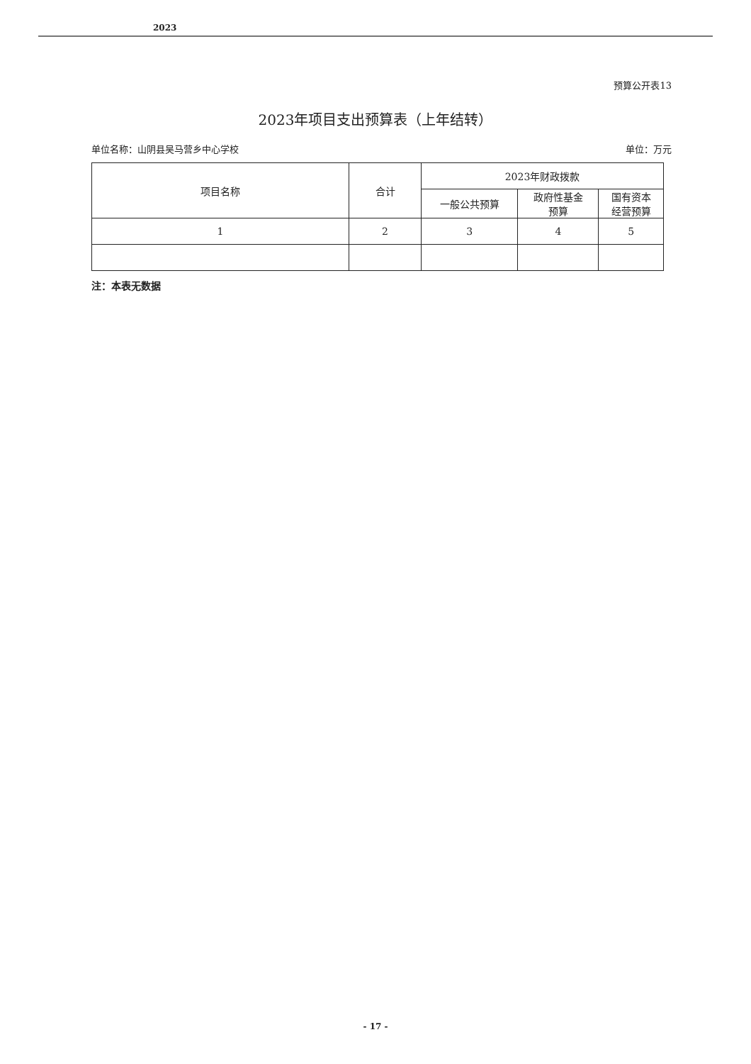2023
预算公开表13
2023年项目支出预算表（上年结转）
单位名称：山阴县吴马营乡中心学校 单位：万元
| 项目名称 | 合计 | 2023年财政拨款 | | |
| --- | --- | --- | --- | --- |
| | | 一般公共预算 | 政府性基金 预算 | 国有资本 经营预算 |
| 1 | 2 | 3 | 4 | 5 |
注：本表无数据
- 17 -